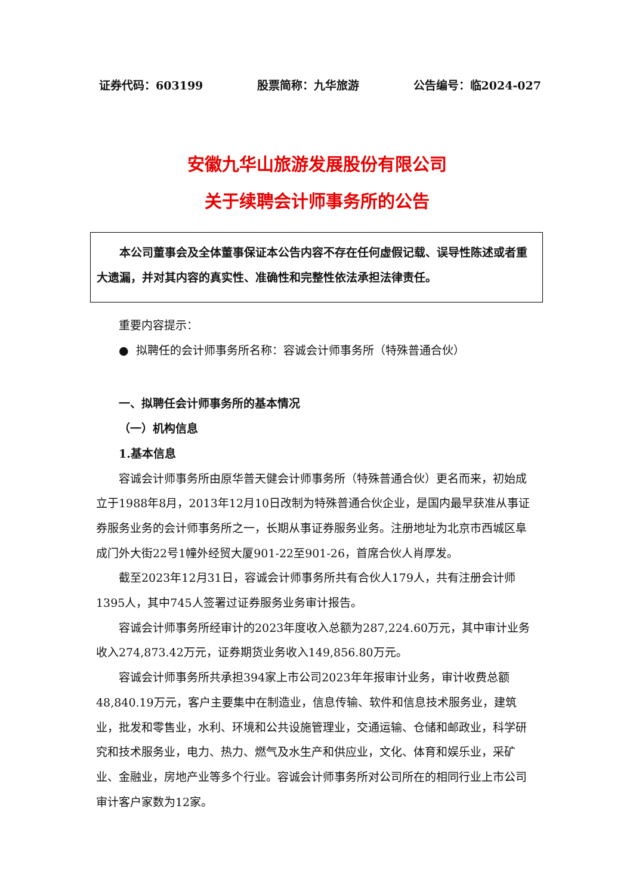证券代码：603199 股票简称：九华旅游 公告编号：临2024-027
安徽九华山旅游发展股份有限公司
关于续聘会计师事务所的公告
本公司董事会及全体董事保证本公告内容不存在任何虚假记载、误导性陈述或者重大遗漏，并对其内容的真实性、准确性和完整性依法承担法律责任。
重要内容提示：
● 拟聘任的会计师事务所名称：容诚会计师事务所（特殊普通合伙）
一、拟聘任会计师事务所的基本情况
（一）机构信息
1.基本信息
容诚会计师事务所由原华普天健会计师事务所（特殊普通合伙）更名而来，初始成立于1988年8月，2013年12月10日改制为特殊普通合伙企业，是国内最早获准从事证券服务业务的会计师事务所之一，长期从事证券服务业务。注册地址为北京市西城区阜成门外大街22号1幢外经贸大厦901-22至901-26，首席合伙人肖厚发。
截至2023年12月31日，容诚会计师事务所共有合伙人179人，共有注册会计师1395人，其中745人签署过证券服务业务审计报告。
容诚会计师事务所经审计的2023年度收入总额为287,224.60万元，其中审计业务收入274,873.42万元，证券期货业务收入149,856.80万元。
容诚会计师事务所共承担394家上市公司2023年年报审计业务，审计收费总额48,840.19万元，客户主要集中在制造业，信息传输、软件和信息技术服务业，建筑业，批发和零售业，水利、环境和公共设施管理业，交通运输、仓储和邮政业，科学研究和技术服务业，电力、热力、燃气及水生产和供应业，文化、体育和娱乐业，采矿业、金融业，房地产业等多个行业。容诚会计师事务所对公司所在的相同行业上市公司审计客户家数为12家。